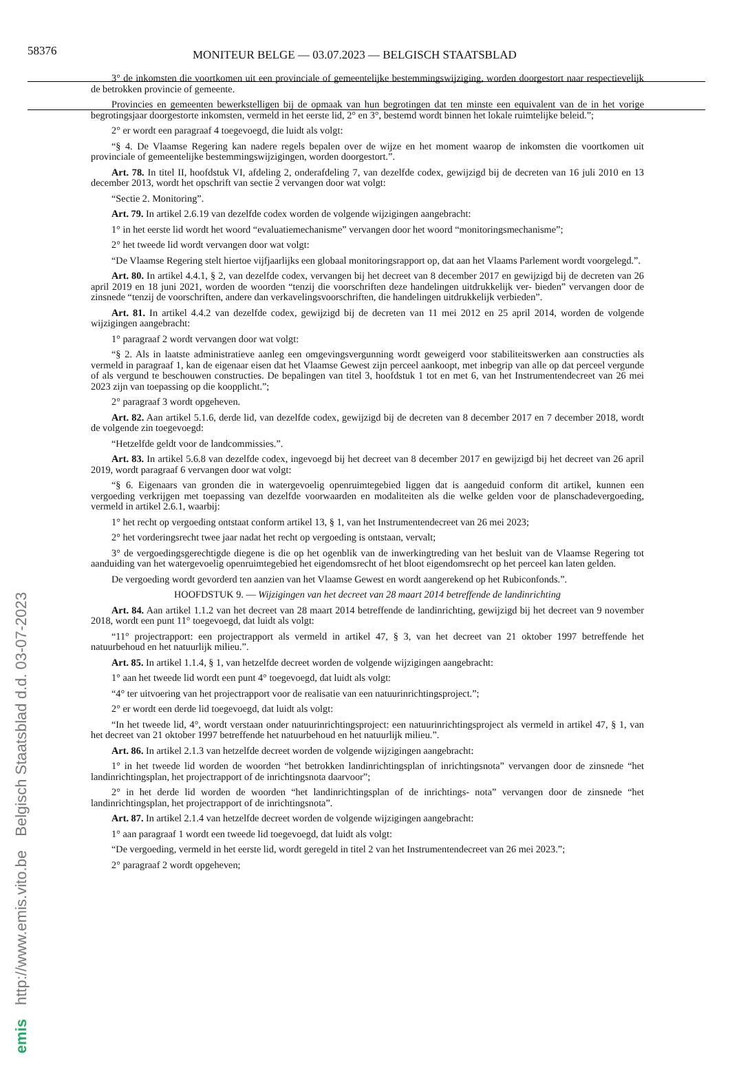58376 MONITEUR BELGE — 03.07.2023 — BELGISCH STAATSBLAD
Belgisch Staatsblad d.d. 03-07-2023
http://www.emis.vito.be
emis
3° de inkomsten die voortkomen uit een provinciale of gemeentelijke bestemmingswijziging, worden doorgestort naar respectievelijk de betrokken provincie of gemeente.
Provincies en gemeenten bewerkstelligen bij de opmaak van hun begrotingen dat ten minste een equivalent van de in het vorige begrotingsjaar doorgestorte inkomsten, vermeld in het eerste lid, 2° en 3°, bestemd wordt binnen het lokale ruimtelijke beleid.”;
2° er wordt een paragraaf 4 toegevoegd, die luidt als volgt:
“§ 4. De Vlaamse Regering kan nadere regels bepalen over de wijze en het moment waarop de inkomsten die voortkomen uit provinciale of gemeentelijke bestemmingswijzigingen, worden doorgestort.”.
Art. 78. In titel II, hoofdstuk VI, afdeling 2, onderafdeling 7, van dezelfde codex, gewijzigd bij de decreten van 16 juli 2010 en 13 december 2013, wordt het opschrift van sectie 2 vervangen door wat volgt:
“Sectie 2. Monitoring”.
Art. 79. In artikel 2.6.19 van dezelfde codex worden de volgende wijzigingen aangebracht:
1° in het eerste lid wordt het woord “evaluatiemechanisme” vervangen door het woord “monitoringsmechanisme”;
2° het tweede lid wordt vervangen door wat volgt:
“De Vlaamse Regering stelt hiertoe vijfjaarlijks een globaal monitoringsrapport op, dat aan het Vlaams Parlement wordt voorgelegd.”.
Art. 80. In artikel 4.4.1, § 2, van dezelfde codex, vervangen bij het decreet van 8 december 2017 en gewijzigd bij de decreten van 26 april 2019 en 18 juni 2021, worden de woorden “tenzij die voorschriften deze handelingen uitdrukkelijk ver- bieden” vervangen door de zinsnede “tenzij de voorschriften, andere dan verkavelingsvoorschriften, die handelingen uitdrukkelijk verbieden”.
Art. 81. In artikel 4.4.2 van dezelfde codex, gewijzigd bij de decreten van 11 mei 2012 en 25 april 2014, worden de volgende wijzigingen aangebracht:
1° paragraaf 2 wordt vervangen door wat volgt:
“§ 2. Als in laatste administratieve aanleg een omgevingsvergunning wordt geweigerd voor stabiliteitswerken aan constructies als vermeld in paragraaf 1, kan de eigenaar eisen dat het Vlaamse Gewest zijn perceel aankoopt, met inbegrip van alle op dat perceel vergunde of als vergund te beschouwen constructies. De bepalingen van titel 3, hoofdstuk 1 tot en met 6, van het Instrumentendecreet van 26 mei 2023 zijn van toepassing op die koopplicht.”;
2° paragraaf 3 wordt opgeheven.
Art. 82. Aan artikel 5.1.6, derde lid, van dezelfde codex, gewijzigd bij de decreten van 8 december 2017 en 7 december 2018, wordt de volgende zin toegevoegd:
“Hetzelfde geldt voor de landcommissies.”.
Art. 83. In artikel 5.6.8 van dezelfde codex, ingevoegd bij het decreet van 8 december 2017 en gewijzigd bij het decreet van 26 april 2019, wordt paragraaf 6 vervangen door wat volgt:
“§ 6. Eigenaars van gronden die in watergevoelig openruimtegebied liggen dat is aangeduid conform dit artikel, kunnen een vergoeding verkrijgen met toepassing van dezelfde voorwaarden en modaliteiten als die welke gelden voor de planschadevergoeding, vermeld in artikel 2.6.1, waarbij:
1° het recht op vergoeding ontstaat conform artikel 13, § 1, van het Instrumentendecreet van 26 mei 2023;
2° het vorderingsrecht twee jaar nadat het recht op vergoeding is ontstaan, vervalt;
3° de vergoedingsgerechtigde diegene is die op het ogenblik van de inwerkingtreding van het besluit van de Vlaamse Regering tot aanduiding van het watergevoelig openruimtegebied het eigendomsrecht of het bloot eigendomsrecht op het perceel kan laten gelden.
De vergoeding wordt gevorderd ten aanzien van het Vlaamse Gewest en wordt aangerekend op het Rubiconfonds.”.
HOOFDSTUK 9. — Wijzigingen van het decreet van 28 maart 2014 betreffende de landinrichting
Art. 84. Aan artikel 1.1.2 van het decreet van 28 maart 2014 betreffende de landinrichting, gewijzigd bij het decreet van 9 november 2018, wordt een punt 11° toegevoegd, dat luidt als volgt:
“11° projectrapport: een projectrapport als vermeld in artikel 47, § 3, van het decreet van 21 oktober 1997 betreffende het natuurbehoud en het natuurlijk milieu.”.
Art. 85. In artikel 1.1.4, § 1, van hetzelfde decreet worden de volgende wijzigingen aangebracht:
1° aan het tweede lid wordt een punt 4° toegevoegd, dat luidt als volgt:
“4° ter uitvoering van het projectrapport voor de realisatie van een natuurinrichtingsproject.”;
2° er wordt een derde lid toegevoegd, dat luidt als volgt:
“In het tweede lid, 4°, wordt verstaan onder natuurinrichtingsproject: een natuurinrichtingsproject als vermeld in artikel 47, § 1, van het decreet van 21 oktober 1997 betreffende het natuurbehoud en het natuurlijk milieu.”.
Art. 86. In artikel 2.1.3 van hetzelfde decreet worden de volgende wijzigingen aangebracht:
1° in het tweede lid worden de woorden “het betrokken landinrichtingsplan of inrichtingsnota” vervangen door de zinsnede “het landinrichtingsplan, het projectrapport of de inrichtingsnota daarvoor”;
2° in het derde lid worden de woorden “het landinrichtingsplan of de inrichtings- nota” vervangen door de zinsnede “het landinrichtingsplan, het projectrapport of de inrichtingsnota”.
Art. 87. In artikel 2.1.4 van hetzelfde decreet worden de volgende wijzigingen aangebracht:
1° aan paragraaf 1 wordt een tweede lid toegevoegd, dat luidt als volgt:
“De vergoeding, vermeld in het eerste lid, wordt geregeld in titel 2 van het Instrumentendecreet van 26 mei 2023.”;
2° paragraaf 2 wordt opgeheven;